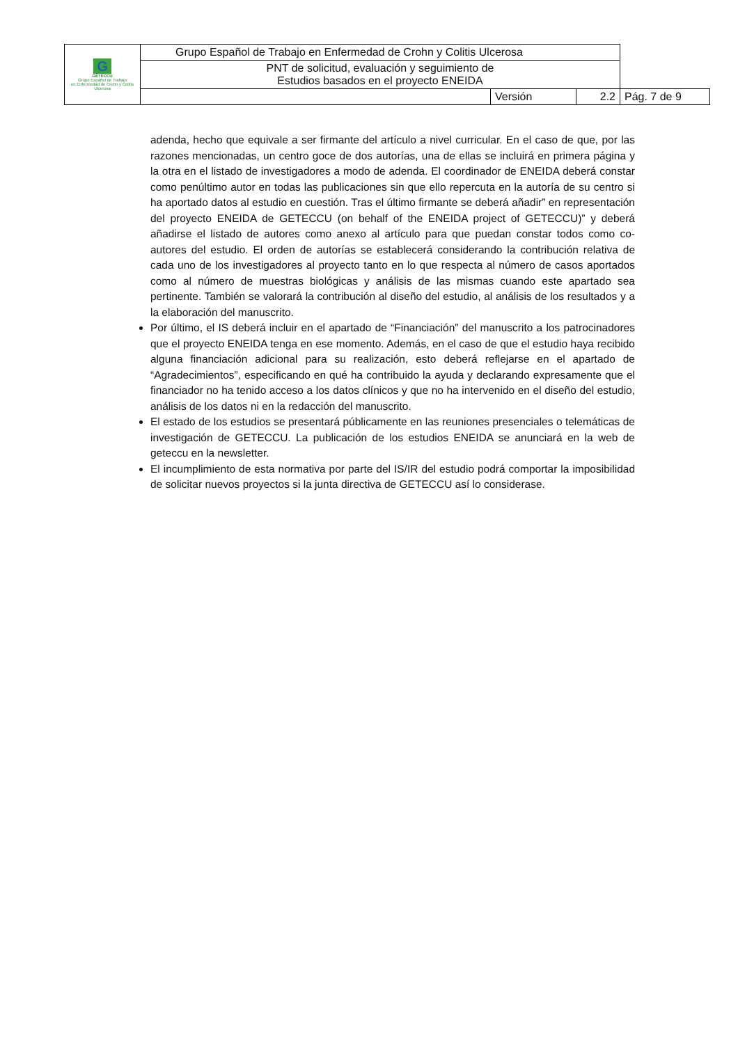| G GETECCU Grupo Español de Trabajo en Enfermedad de Crohn y Colitis Ulcerosa | Grupo Español de Trabajo en Enfermedad de Crohn y Colitis Ulcerosa | | | |
| | PNT de solicitud, evaluación y seguimiento de Estudios basados en el proyecto ENEIDA | | | |
| | | Versión | 2.2 | Pág. 7 de 9 |
adenda, hecho que equivale a ser firmante del artículo a nivel curricular. En el caso de que, por las razones mencionadas, un centro goce de dos autorías, una de ellas se incluirá en primera página y la otra en el listado de investigadores a modo de adenda. El coordinador de ENEIDA deberá constar como penúltimo autor en todas las publicaciones sin que ello repercuta en la autoría de su centro si ha aportado datos al estudio en cuestión. Tras el último firmante se deberá añadir” en representación del proyecto ENEIDA de GETECCU (on behalf of the ENEIDA project of GETECCU)” y deberá añadirse el listado de autores como anexo al artículo para que puedan constar todos como co-autores del estudio. El orden de autorías se establecerá considerando la contribución relativa de cada uno de los investigadores al proyecto tanto en lo que respecta al número de casos aportados como al número de muestras biológicas y análisis de las mismas cuando este apartado sea pertinente. También se valorará la contribución al diseño del estudio, al análisis de los resultados y a la elaboración del manuscrito.
Por último, el IS deberá incluir en el apartado de “Financiación” del manuscrito a los patrocinadores que el proyecto ENEIDA tenga en ese momento. Además, en el caso de que el estudio haya recibido alguna financiación adicional para su realización, esto deberá reflejarse en el apartado de “Agradecimientos”, especificando en qué ha contribuido la ayuda y declarando expresamente que el financiador no ha tenido acceso a los datos clínicos y que no ha intervenido en el diseño del estudio, análisis de los datos ni en la redacción del manuscrito.
El estado de los estudios se presentará públicamente en las reuniones presenciales o telemáticas de investigación de GETECCU. La publicación de los estudios ENEIDA se anunciará en la web de geteccu en la newsletter.
El incumplimiento de esta normativa por parte del IS/IR del estudio podrá comportar la imposibilidad de solicitar nuevos proyectos si la junta directiva de GETECCU así lo considerase.